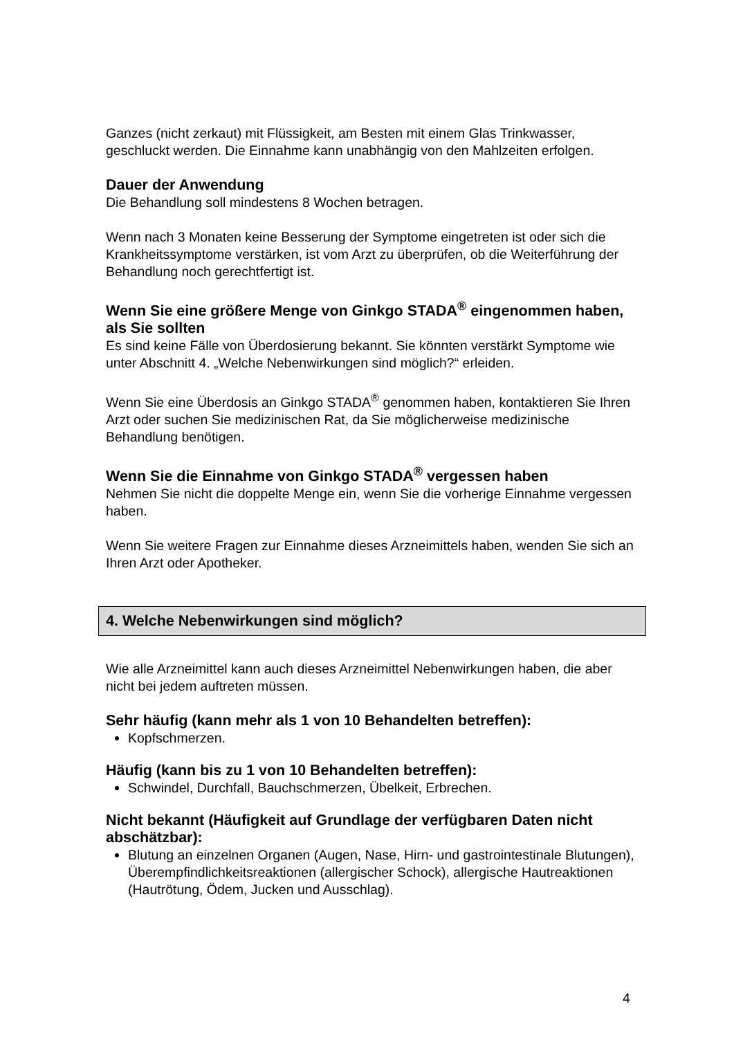Ganzes (nicht zerkaut) mit Flüssigkeit, am Besten mit einem Glas Trinkwasser, geschluckt werden. Die Einnahme kann unabhängig von den Mahlzeiten erfolgen.
Dauer der Anwendung
Die Behandlung soll mindestens 8 Wochen betragen.
Wenn nach 3 Monaten keine Besserung der Symptome eingetreten ist oder sich die Krankheitssymptome verstärken, ist vom Arzt zu überprüfen, ob die Weiterführung der Behandlung noch gerechtfertigt ist.
Wenn Sie eine größere Menge von Ginkgo STADA<sup>®</sup> eingenommen haben, als Sie sollten
Es sind keine Fälle von Überdosierung bekannt. Sie könnten verstärkt Symptome wie unter Abschnitt 4. „Welche Nebenwirkungen sind möglich?“ erleiden.
Wenn Sie eine Überdosis an Ginkgo STADA<sup>®</sup> genommen haben, kontaktieren Sie Ihren Arzt oder suchen Sie medizinischen Rat, da Sie möglicherweise medizinische Behandlung benötigen.
Wenn Sie die Einnahme von Ginkgo STADA<sup>®</sup> vergessen haben
Nehmen Sie nicht die doppelte Menge ein, wenn Sie die vorherige Einnahme vergessen haben.
Wenn Sie weitere Fragen zur Einnahme dieses Arzneimittels haben, wenden Sie sich an Ihren Arzt oder Apotheker.
4. Welche Nebenwirkungen sind möglich?
Wie alle Arzneimittel kann auch dieses Arzneimittel Nebenwirkungen haben, die aber nicht bei jedem auftreten müssen.
Sehr häufig (kann mehr als 1 von 10 Behandelten betreffen):
Kopfschmerzen.
Häufig (kann bis zu 1 von 10 Behandelten betreffen):
Schwindel, Durchfall, Bauchschmerzen, Übelkeit, Erbrechen.
Nicht bekannt (Häufigkeit auf Grundlage der verfügbaren Daten nicht abschätzbar):
Blutung an einzelnen Organen (Augen, Nase, Hirn- und gastrointestinale Blutungen), Überempfindlichkeitsreaktionen (allergischer Schock), allergische Hautreaktionen (Hautrötung, Ödem, Jucken und Ausschlag).
4